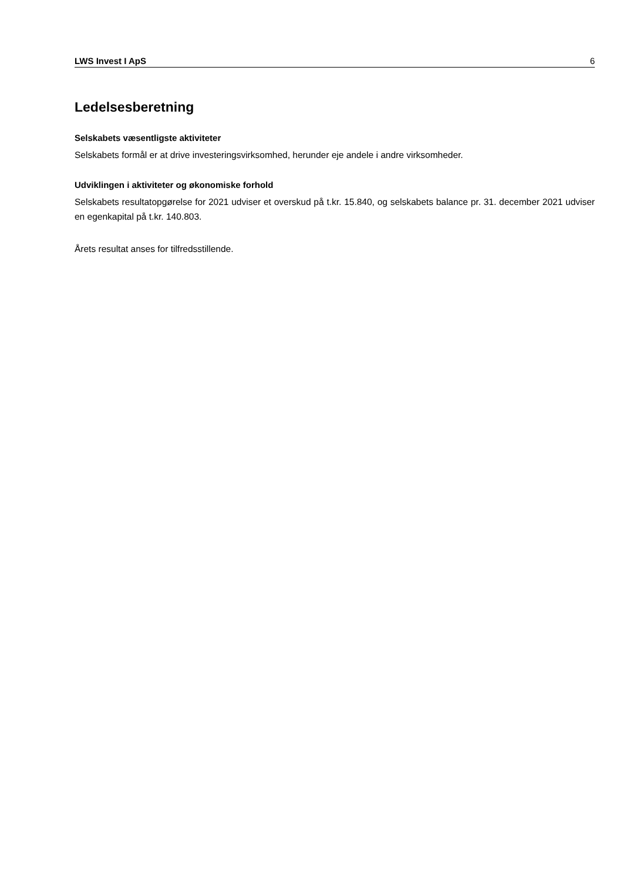LWS Invest I ApS 6
Ledelsesberetning
Selskabets væsentligste aktiviteter
Selskabets formål er at drive investeringsvirksomhed, herunder eje andele i andre virksomheder.
Udviklingen i aktiviteter og økonomiske forhold
Selskabets resultatopgørelse for 2021 udviser et overskud på t.kr. 15.840, og selskabets balance pr. 31. december 2021 udviser en egenkapital på t.kr. 140.803.
Årets resultat anses for tilfredsstillende.